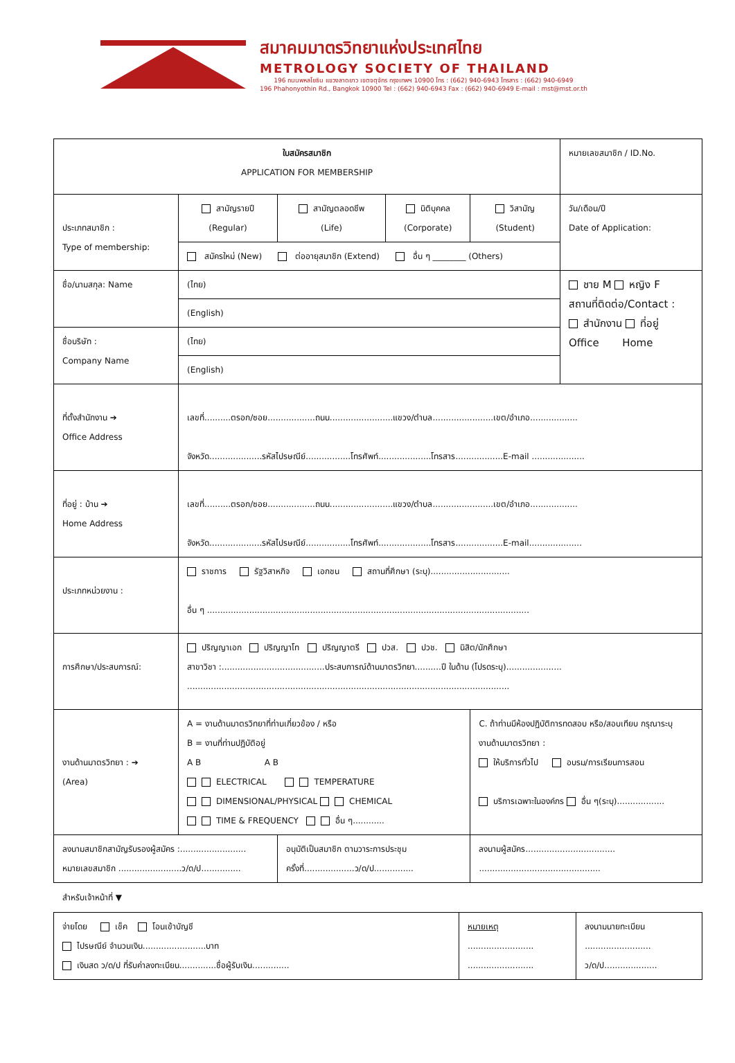สมาคมมาตรวิทยาแห่งประเทศไทย
METROLOGY SOCIETY OF THAILAND
196 ถนนพหลโยธิน แขวงลาดยาว เขตจตุจักร กรุงเทพฯ 10900 โทร : (662) 940-6943 โทรสาร : (662) 940-6949
196 Phahonyothin Rd., Bangkok 10900 Tel : (662) 940-6943 Fax : (662) 940-6949 E-mail : mst@mst.or.th
| ใบสมัครสมาชิก APPLICATION FOR MEMBERSHIP | | | | | หมายเลขสมาชิก / ID.No. |
| ประเภทสมาชิก : Type of membership: | สามัญรายปี (Regular) | สามัญตลอดชีพ (Life) | นิติบุคคล (Corporate) | วิสามัญ (Student) | วัน/เดือน/ปี Date of Application: |
| | สมัครใหม่ (New) ต่ออายุสมาชิก (Extend) อื่น ๆ ________ (Others) | | | | |
| ชื่อ/นามสกุล: Name | (ไทย) | | | | ชาย M หญิง F สถานที่ติดต่อ/Contact : สำนักงาน ที่อยู่ Office Home |
| | (English) | | | | |
| ชื่อบริษัท : Company Name | (ไทย) | | | | |
| | (English) | | | | |
| ที่ตั้งสำนักงาน ➔ Office Address | เลขที่..........ตรอก/ซอย..................ถนน........................แขวง/ตำบล.......................เขต/อำเภอ.................. จังหวัด....................รหัสไปรษณีย์.................โทรศัพท์....................โทรสาร..................E-mail .................... | | | | |
| ที่อยู่ : บ้าน ➔ Home Address | เลขที่..........ตรอก/ซอย..................ถนน........................แขวง/ตำบล.......................เขต/อำเภอ.................. จังหวัด....................รหัสไปรษณีย์.................โทรศัพท์....................โทรสาร..................E-mail.................... | | | | |
| ประเภทหน่วยงาน : | ราชการ รัฐวิสาหกิจ เอกชน สถานที่ศึกษา (ระบุ).............................. อื่น ๆ .......................................................................................................................... | | | | |
| การศึกษา/ประสบการณ์: | ปริญญาเอก ปริญญาโท ปริญญาตรี ปวส. ปวช. นิสิต/นักศึกษา สาขาวิชา :.......................................ประสบการณ์ด้านมาตรวิทยา..........ปี ในด้าน (โปรดระบุ)..................... .......................................................................................................................... | | | | |
| งานด้านมาตรวิทยา : ➔ (Area) | A = งานด้านมาตรวิทยาที่ท่านเกี่ยวข้อง / หรือ B = งานที่ท่านปฏิบัติอยู่ A B A B ELECTRICAL TEMPERATURE DIMENSIONAL/PHYSICAL CHEMICAL TIME & FREQUENCY อื่น ๆ............ | | | C. ถ้าท่านมีห้องปฏิบัติการทดสอบ หรือ/สอบเทียบ กรุณาระบุ งานด้านมาตรวิทยา : ให้บริการทั่วไป อบรม/การเรียนการสอน บริการเฉพาะในองค์กร อื่น ๆ(ระบุ).................. | |
| ลงนามสมาชิกสามัญรับรองผู้สมัคร :......................... หมายเลขสมาชิก ........................ว/ด/ป............... | | อนุมัติเป็นสมาชิก ตามวาระการประชุม ครั้งที่...................ว/ด/ป............... | | ลงนามผู้สมัคร.................................. .............................................. | |
สำหรับเจ้าหน้าที่ ▼
| จ่ายโดย เช็ค โอนเข้าบัญชี ไปรษณีย์ จำนวนเงิน........................บาท เงินสด ว/ด/ป ที่รับค่าลงทะเบียน..............ชื่อผู้รับเงิน.............. | หมายเหตุ ......................... ......................... | ลงนามนายทะเบียน ......................... ว/ด/ป.................... |